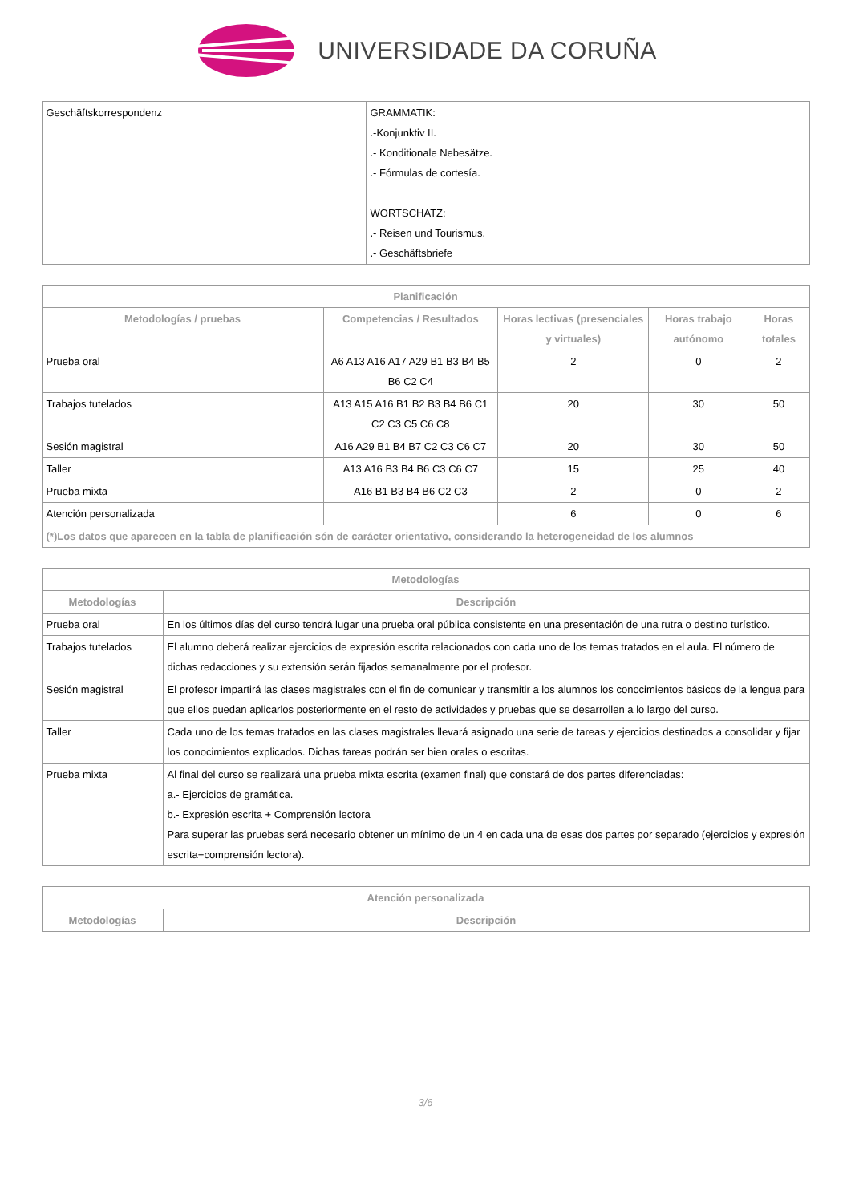UNIVERSIDADE DA CORUÑA
| Geschäftskorrespondenz | GRAMMATIK: .-Konjunktiv II. .- Konditionale Nebesätze. .- Fórmulas de cortesía. WORTSCHATZ: .- Reisen und Tourismus. .- Geschäftsbriefe |
| Planificación | | | | |
| --- | --- | --- | --- | --- |
| Metodologías / pruebas | Competencias / Resultados | Horas lectivas (presenciales y virtuales) | Horas trabajo autónomo | Horas totales |
| Prueba oral | A6 A13 A16 A17 A29 B1 B3 B4 B5 B6 C2 C4 | 2 | 0 | 2 |
| Trabajos tutelados | A13 A15 A16 B1 B2 B3 B4 B6 C1 C2 C3 C5 C6 C8 | 20 | 30 | 50 |
| Sesión magistral | A16 A29 B1 B4 B7 C2 C3 C6 C7 | 20 | 30 | 50 |
| Taller | A13 A16 B3 B4 B6 C3 C6 C7 | 15 | 25 | 40 |
| Prueba mixta | A16 B1 B3 B4 B6 C2 C3 | 2 | 0 | 2 |
| Atención personalizada | | 6 | 0 | 6 |
| (*)Los datos que aparecen en la tabla de planificación són de carácter orientativo, considerando la heterogeneidad de los alumnos | | | | |
| Metodologías | |
| --- | --- |
| Metodologías | Descripción |
| Prueba oral | En los últimos días del curso tendrá lugar una prueba oral pública consistente en una presentación de una rutra o destino turístico. |
| Trabajos tutelados | El alumno deberá realizar ejercicios de expresión escrita relacionados con cada uno de los temas tratados en el aula. El número de dichas redacciones y su extensión serán fijados semanalmente por el profesor. |
| Sesión magistral | El profesor impartirá las clases magistrales con el fin de comunicar y transmitir a los alumnos los conocimientos básicos de la lengua para que ellos puedan aplicarlos posteriormente en el resto de actividades y pruebas que se desarrollen a lo largo del curso. |
| Taller | Cada uno de los temas tratados en las clases magistrales llevará asignado una serie de tareas y ejercicios destinados a consolidar y fijar los conocimientos explicados. Dichas tareas podrán ser bien orales o escritas. |
| Prueba mixta | Al final del curso se realizará una prueba mixta escrita (examen final) que constará de dos partes diferenciadas: a.- Ejercicios de gramática. b.- Expresión escrita + Comprensión lectora Para superar las pruebas será necesario obtener un mínimo de un 4 en cada una de esas dos partes por separado (ejercicios y expresión escrita+comprensión lectora). |
| Atención personalizada | |
| --- | --- |
| Metodologías | Descripción |
3/6